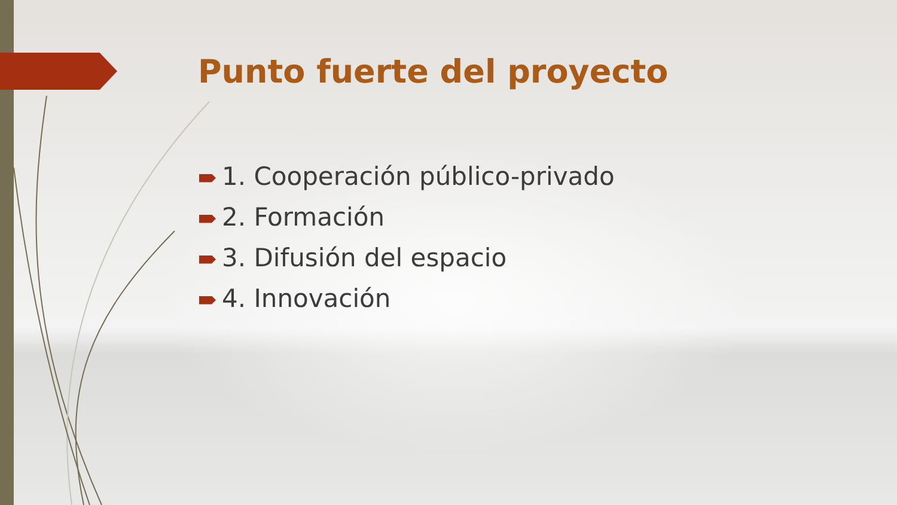Punto fuerte del proyecto
1. Cooperación público-privado
2. Formación
3. Difusión del espacio
4. Innovación